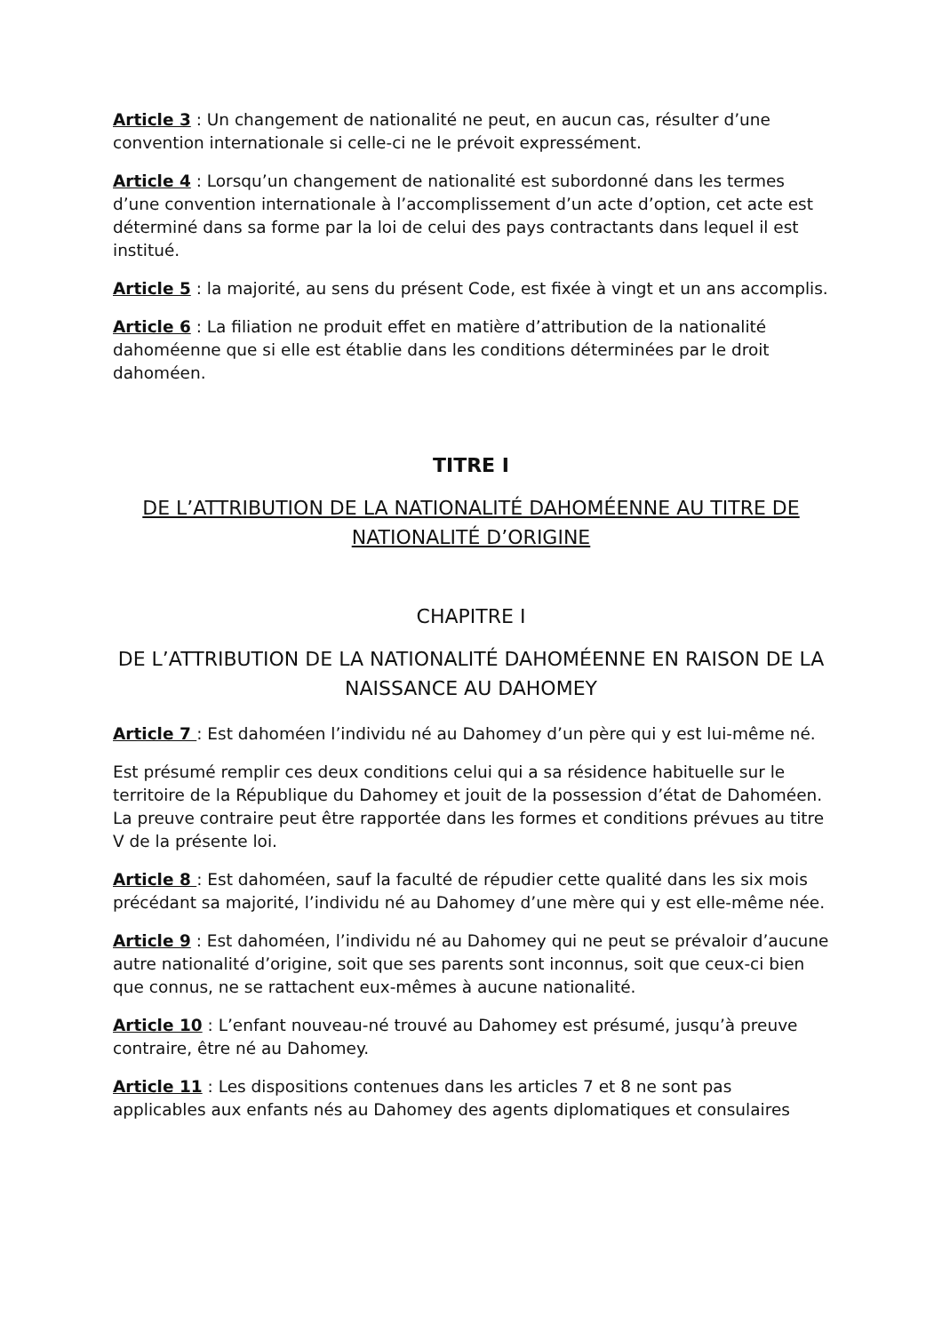Article 3 : Un changement de nationalité ne peut, en aucun cas, résulter d’une convention internationale si celle-ci ne le prévoit expressément.
Article 4 : Lorsqu’un changement de nationalité est subordonné dans les termes d’une convention internationale à l’accomplissement d’un acte d’option, cet acte est déterminé dans sa forme par la loi de celui des pays contractants dans lequel il est institué.
Article 5 : la majorité, au sens du présent Code, est fixée à vingt et un ans accomplis.
Article 6 : La filiation ne produit effet en matière d’attribution de la nationalité dahoméenne que si elle est établie dans les conditions déterminées par le droit dahoméen.
TITRE I
DE L’ATTRIBUTION DE LA NATIONALITÉ DAHOMÉENNE AU TITRE DE NATIONALITÉ D’ORIGINE
CHAPITRE I
DE L’ATTRIBUTION DE LA NATIONALITÉ DAHOMÉENNE EN RAISON DE LA NAISSANCE AU DAHOMEY
Article 7 : Est dahoméen l’individu né au Dahomey d’un père qui y est lui-même né.
Est présumé remplir ces deux conditions celui qui a sa résidence habituelle sur le territoire de la République du Dahomey et jouit de la possession d’état de Dahoméen. La preuve contraire peut être rapportée dans les formes et conditions prévues au titre V de la présente loi.
Article 8 : Est dahoméen, sauf la faculté de répudier cette qualité dans les six mois précédant sa majorité, l’individu né au Dahomey d’une mère qui y est elle-même née.
Article 9 : Est dahoméen, l’individu né au Dahomey qui ne peut se prévaloir d’aucune autre nationalité d’origine, soit que ses parents sont inconnus, soit que ceux-ci bien que connus, ne se rattachent eux-mêmes à aucune nationalité.
Article 10 : L’enfant nouveau-né trouvé au Dahomey est présumé, jusqu’à preuve contraire, être né au Dahomey.
Article 11 : Les dispositions contenues dans les articles 7 et 8 ne sont pas applicables aux enfants nés au Dahomey des agents diplomatiques et consulaires